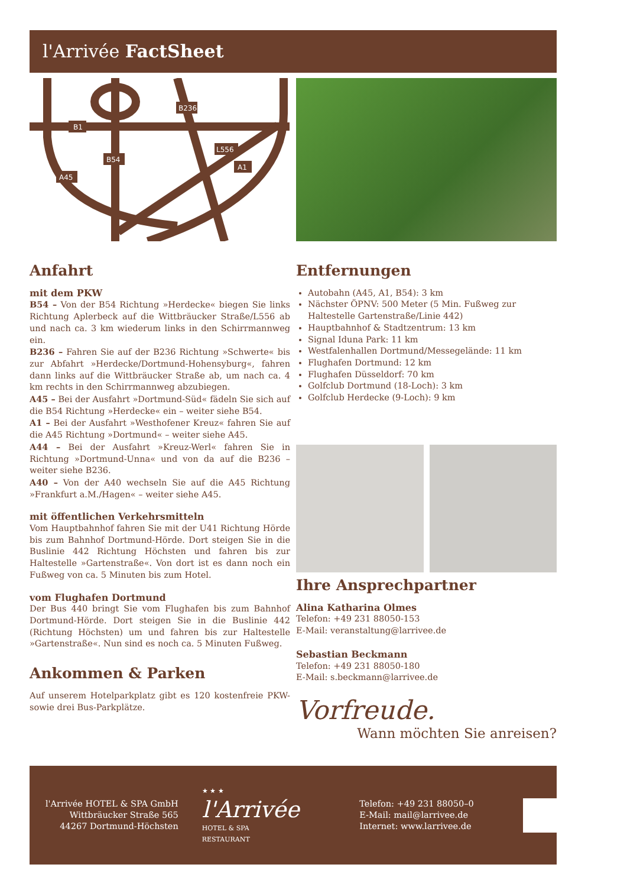l'Arrivée FactSheet
B236
B1
B54
L556
A1
A45
Anfahrt
mit dem PKW
B54 – Von der B54 Richtung »Herdecke« biegen Sie links Richtung Aplerbeck auf die Wittbräucker Straße/L556 ab und nach ca. 3 km wiederum links in den Schirrmannweg ein.
B236 – Fahren Sie auf der B236 Richtung »Schwerte« bis zur Abfahrt »Herdecke/Dortmund-Hohensyburg«, fahren dann links auf die Wittbräucker Straße ab, um nach ca. 4 km rechts in den Schirrmannweg abzubiegen.
A45 – Bei der Ausfahrt »Dortmund-Süd« fädeln Sie sich auf die B54 Richtung »Herdecke« ein – weiter siehe B54.
A1 – Bei der Ausfahrt »Westhofener Kreuz« fahren Sie auf die A45 Richtung »Dortmund« – weiter siehe A45.
A44 – Bei der Ausfahrt »Kreuz-Werl« fahren Sie in Richtung »Dortmund-Unna« und von da auf die B236 – weiter siehe B236.
A40 – Von der A40 wechseln Sie auf die A45 Richtung »Frankfurt a.M./Hagen« – weiter siehe A45.
mit öffentlichen Verkehrsmitteln
Vom Hauptbahnhof fahren Sie mit der U41 Richtung Hörde bis zum Bahnhof Dortmund-Hörde. Dort steigen Sie in die Buslinie 442 Richtung Höchsten und fahren bis zur Haltestelle »Gartenstraße«. Von dort ist es dann noch ein Fußweg von ca. 5 Minuten bis zum Hotel.
vom Flughafen Dortmund
Der Bus 440 bringt Sie vom Flughafen bis zum Bahnhof Dortmund-Hörde. Dort steigen Sie in die Buslinie 442 (Richtung Höchsten) um und fahren bis zur Haltestelle »Gartenstraße«. Nun sind es noch ca. 5 Minuten Fußweg.
Ankommen & Parken
Auf unserem Hotelparkplatz gibt es 120 kostenfreie PKW- sowie drei Bus-Parkplätze.
Entfernungen
Autobahn (A45, A1, B54): 3 km
Nächster ÖPNV: 500 Meter (5 Min. Fußweg zur Haltestelle Gartenstraße/Linie 442)
Hauptbahnhof & Stadtzentrum: 13 km
Signal Iduna Park: 11 km
Westfalenhallen Dortmund/Messegelände: 11 km
Flughafen Dortmund: 12 km
Flughafen Düsseldorf: 70 km
Golfclub Dortmund (18-Loch): 3 km
Golfclub Herdecke (9-Loch): 9 km
Ihre Ansprechpartner
Alina Katharina Olmes
Telefon: +49 231 88050-153
E-Mail: veranstaltung@larrivee.de
Sebastian Beckmann
Telefon: +49 231 88050-180
E-Mail: s.beckmann@larrivee.de
Vorfreude.
Wann möchten Sie anreisen?
l'Arrivée HOTEL & SPA GmbH
Wittbräucker Straße 565
44267 Dortmund-Höchsten
★ ★ ★
l'Arrivée
HOTEL & SPA
RESTAURANT
Telefon: +49 231 88050–0
E-Mail: mail@larrivee.de
Internet: www.larrivee.de